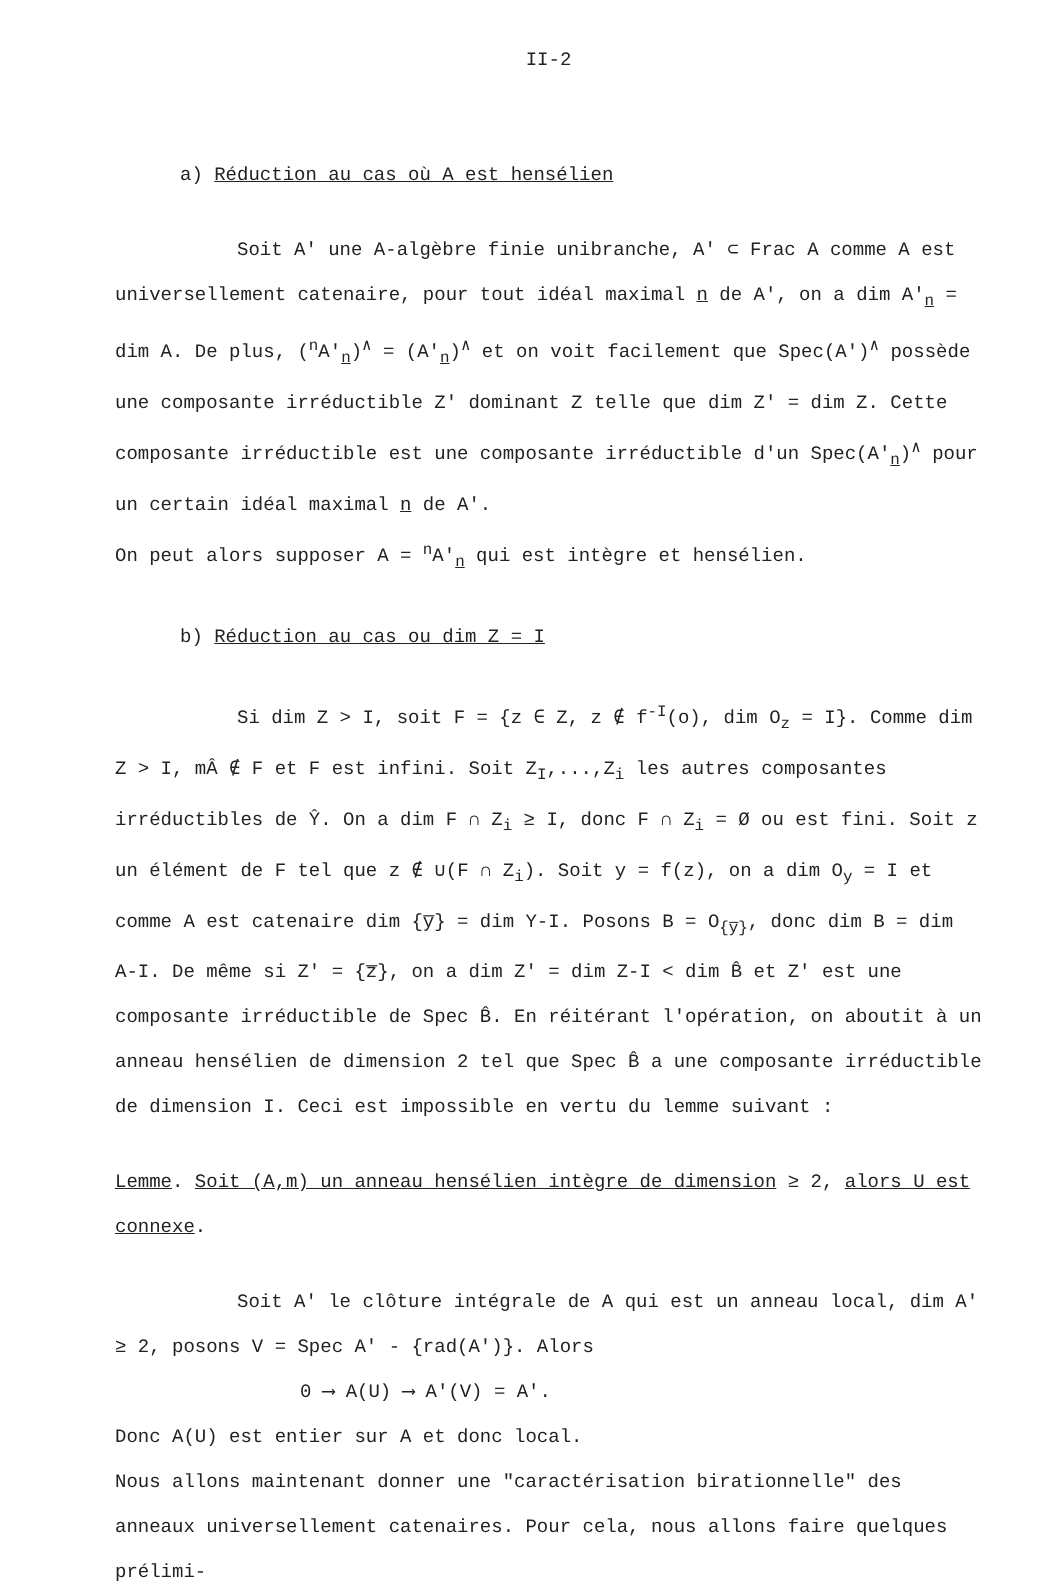II-2
a) Réduction au cas où A est hensélien
Soit A' une A-algèbre finie unibranche, A' ⊂ Frac A comme A est universellement catenaire, pour tout idéal maximal n de A', on a dim A'<sub>n</sub> = dim A. De plus, (<sup>n</sup>A'<sub>n</sub>)<sup>∧</sup> = (A'<sub>n</sub>)<sup>∧</sup> et on voit facilement que Spec(A')<sup>∧</sup> possède une composante irréductible Z' dominant Z telle que dim Z' = dim Z. Cette composante irréductible est une composante irréductible d'un Spec(A'<sub>n</sub>)<sup>∧</sup> pour un certain idéal maximal n de A'.
On peut alors supposer A = <sup>n</sup>A'<sub>n</sub> qui est intègre et hensélien.
b) Réduction au cas ou dim Z = I
Si dim Z > I, soit F = {z ∈ Z, z ∉ f<sup>-I</sup>(o), dim O<sub>z</sub> = I}. Comme dim Z > I, mÂ ∉ F et F est infini. Soit Z<sub>I</sub>,...,Z<sub>i</sub> les autres composantes irréductibles de Ŷ. On a dim F ∩ Z<sub>i</sub> ≥ I, donc F ∩ Z<sub>i</sub> = Ø ou est fini. Soit z un élément de F tel que z ∉ ∪(F ∩ Z<sub>i</sub>). Soit y = f(z), on a dim O<sub>y</sub> = I et comme A est catenaire dim {y̅} = dim Y-I. Posons B = O<sub>{y̅}</sub>, donc dim B = dim A-I. De même si Z' = {z̅}, on a dim Z' = dim Z-I < dim B̂ et Z' est une composante irréductible de Spec B̂. En réitérant l'opération, on aboutit à un anneau hensélien de dimension 2 tel que Spec B̂ a une composante irréductible de dimension I. Ceci est impossible en vertu du lemme suivant :
Lemme. Soit (A,m) un anneau hensélien intègre de dimension ≥ 2, alors U est connexe.
Soit A' le clôture intégrale de A qui est un anneau local, dim A' ≥ 2, posons V = Spec A' - {rad(A')}. Alors
0 ⟶ A(U) ⟶ A'(V) = A'.
Donc A(U) est entier sur A et donc local.
Nous allons maintenant donner une "caractérisation birationnelle" des anneaux universellement catenaires. Pour cela, nous allons faire quelques prélimi-